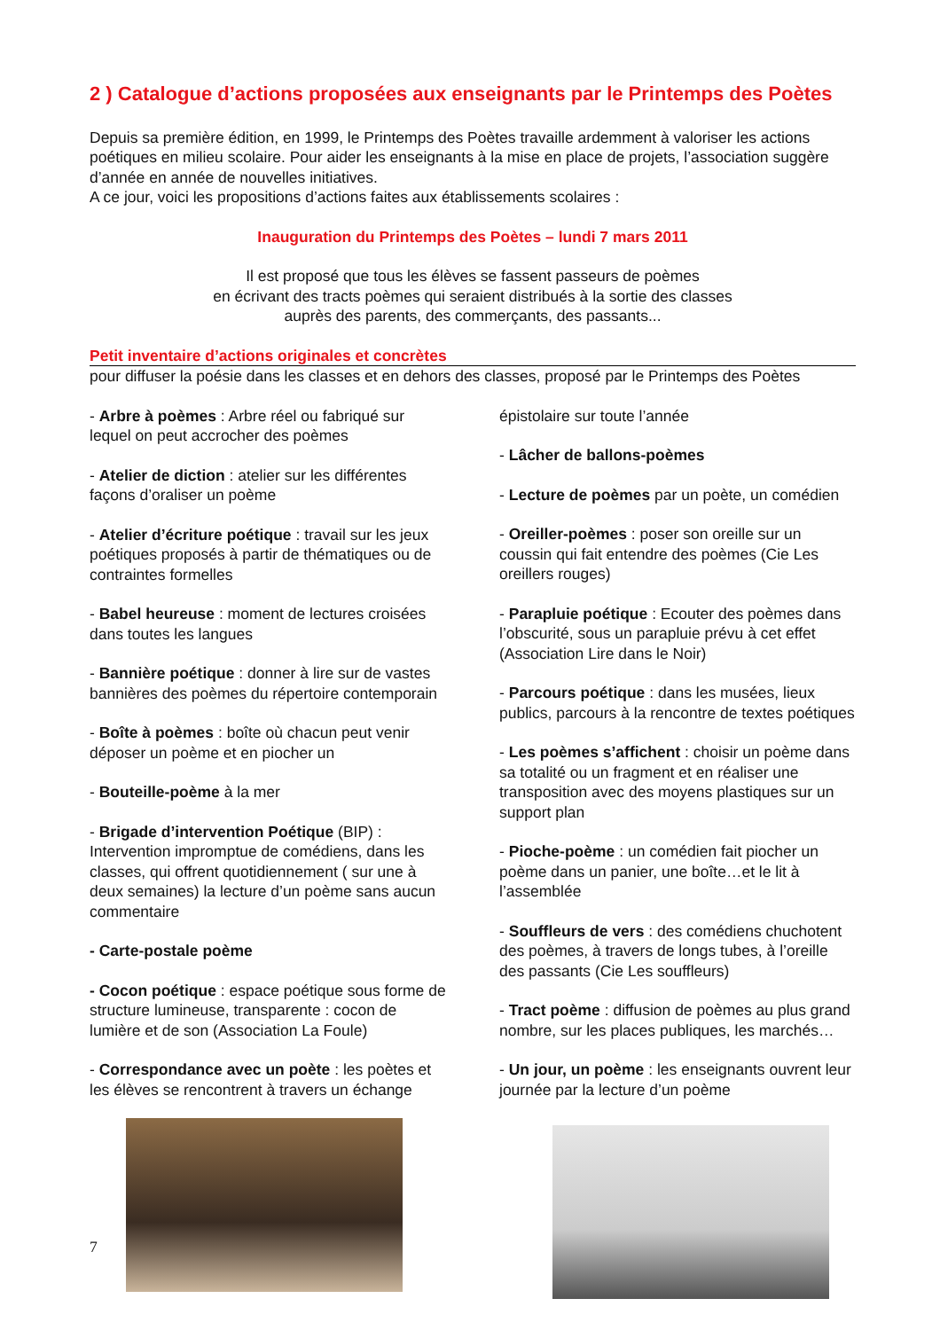2 ) Catalogue d’actions proposées aux enseignants par le Printemps des Poètes
Depuis sa première édition, en 1999, le Printemps des Poètes travaille ardemment à valoriser les actions poétiques en milieu scolaire. Pour aider les enseignants à la mise en place de projets, l’association suggère d’année en année de nouvelles initiatives.
A ce jour, voici les propositions d’actions faites aux établissements scolaires :
Inauguration du Printemps des Poètes – lundi 7 mars 2011
Il est proposé que tous les élèves se fassent passeurs de poèmes
en écrivant des tracts poèmes qui seraient distribués à la sortie des classes
auprès des parents, des commerçants, des passants...
Petit inventaire d’actions originales et concrètes
pour diffuser la poésie dans les classes et en dehors des classes, proposé par le Printemps des Poètes
- Arbre à poèmes : Arbre réel ou fabriqué sur lequel on peut accrocher des poèmes
- Atelier de diction : atelier sur les différentes façons d’oraliser un poème
- Atelier d’écriture poétique : travail sur les jeux poétiques proposés à partir de thématiques ou de contraintes formelles
- Babel heureuse : moment de lectures croisées dans toutes les langues
- Bannière poétique : donner à lire sur de vastes bannières des poèmes du répertoire contemporain
- Boîte à poèmes : boîte où chacun peut venir déposer un poème et en piocher un
- Bouteille-poème à la mer
- Brigade d’intervention Poétique (BIP) : Intervention impromptue de comédiens, dans les classes, qui offrent quotidiennement ( sur une à deux semaines) la lecture d’un poème sans aucun commentaire
- Carte-postale poème
- Cocon poétique : espace poétique sous forme de structure lumineuse, transparente : cocon de lumière et de son (Association La Foule)
- Correspondance avec un poète : les poètes et les élèves se rencontrent à travers un échange épistolaire sur toute l’année
- Lâcher de ballons-poèmes
- Lecture de poèmes par un poète, un comédien
- Oreiller-poèmes : poser son oreille sur un coussin qui fait entendre des poèmes (Cie Les oreillers rouges)
- Parapluie poétique : Ecouter des poèmes dans l’obscurité, sous un parapluie prévu à cet effet (Association Lire dans le Noir)
- Parcours poétique : dans les musées, lieux publics, parcours à la rencontre de textes poétiques
- Les poèmes s’affichent : choisir un poème dans sa totalité ou un fragment et en réaliser une transposition avec des moyens plastiques sur un support plan
- Pioche-poème : un comédien fait piocher un poème dans un panier, une boîte…et le lit à l’assemblée
- Souffleurs de vers : des comédiens chuchotent des poèmes, à travers de longs tubes, à l’oreille des passants (Cie Les souffleurs)
- Tract poème : diffusion de poèmes au plus grand nombre, sur les places publiques, les marchés…
- Un jour, un poème : les enseignants ouvrent leur journée par la lecture d’un poème
7